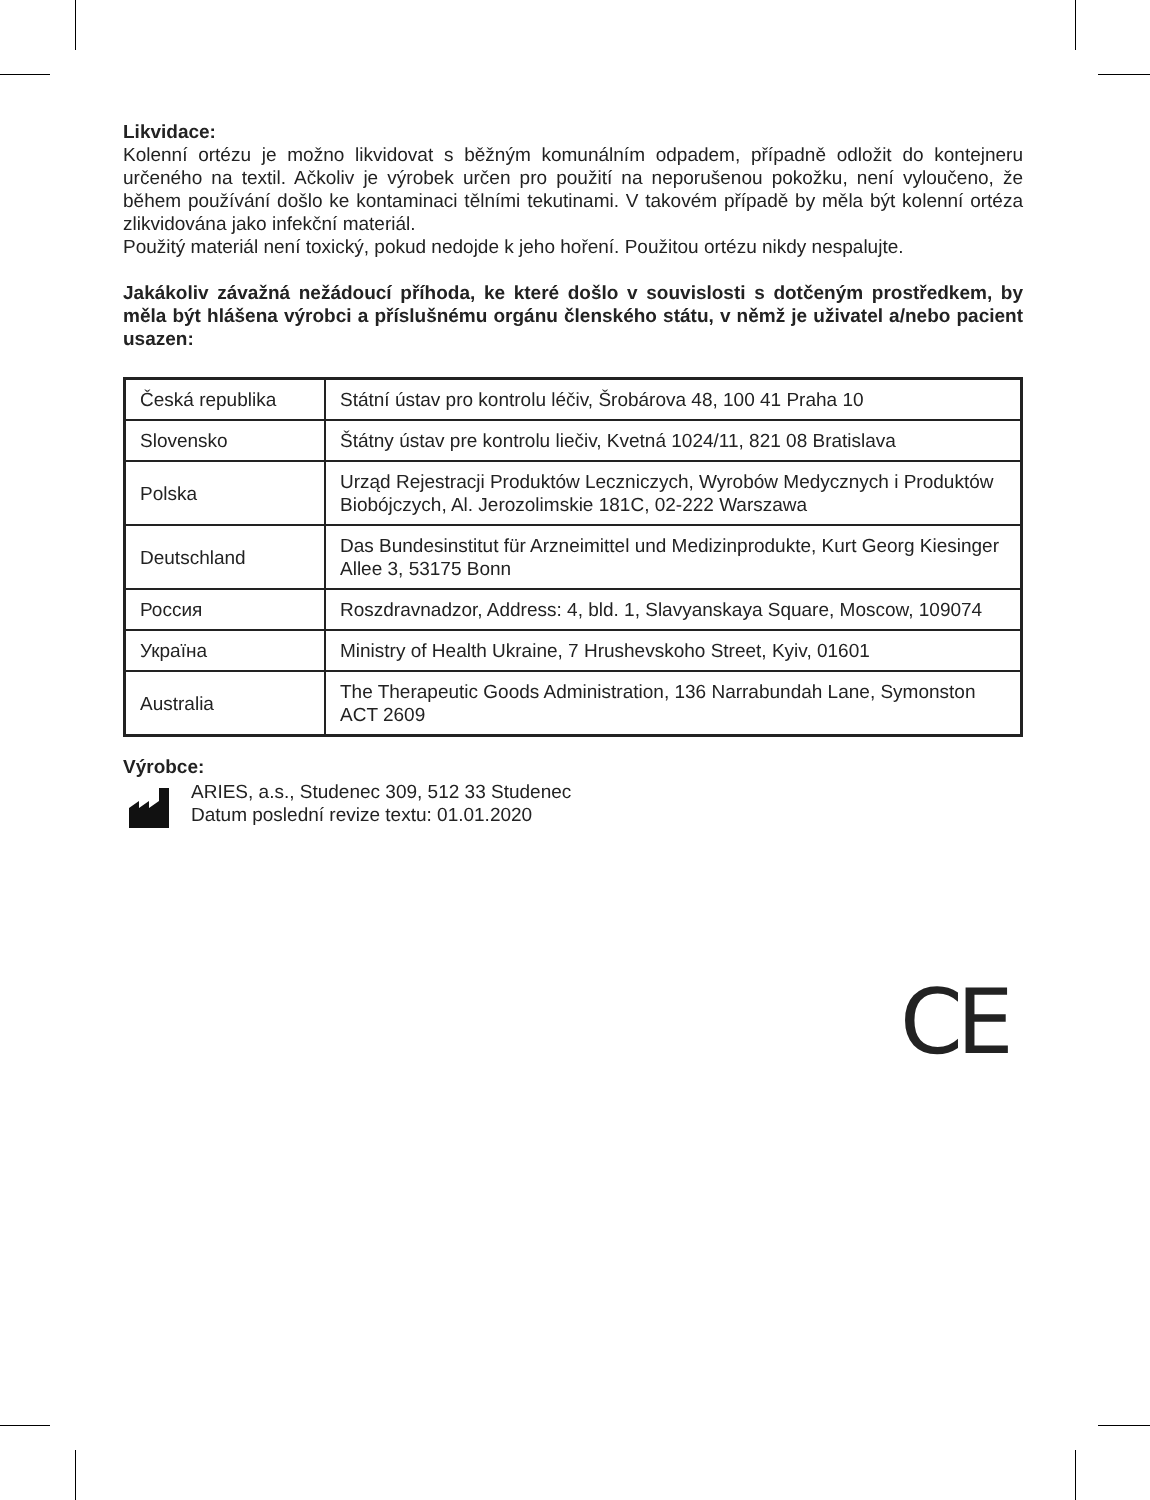Likvidace:
Kolenní ortézu je možno likvidovat s běžným komunálním odpadem, případně odložit do kontejneru určeného na textil. Ačkoliv je výrobek určen pro použití na neporušenou pokožku, není vyloučeno, že během používání došlo ke kontaminaci tělními tekutinami. V takovém případě by měla být kolenní ortéza zlikvidována jako infekční materiál.
Použitý materiál není toxický, pokud nedojde k jeho hoření. Použitou ortézu nikdy nespalujte.
Jakákoliv závažná nežádoucí příhoda, ke které došlo v souvislosti s dotčeným prostředkem, by měla být hlášena výrobci a příslušnému orgánu členského státu, v němž je uživatel a/nebo pacient usazen:
| Česká republika | Státní ústav pro kontrolu léčiv, Šrobárova 48, 100 41 Praha 10 |
| Slovensko | Štátny ústav pre kontrolu liečiv, Kvetná 1024/11, 821 08 Bratislava |
| Polska | Urząd Rejestracji Produktów Leczniczych, Wyrobów Medycznych i Produktów Biobójczych, Al. Jerozolimskie 181C, 02-222 Warszawa |
| Deutschland | Das Bundesinstitut für Arzneimittel und Medizinprodukte, Kurt Georg Kiesinger Allee 3, 53175 Bonn |
| Россия | Roszdravnadzor, Address: 4, bld. 1, Slavyanskaya Square, Moscow, 109074 |
| Україна | Ministry of Health Ukraine, 7 Hrushevskoho Street, Kyiv, 01601 |
| Australia | The Therapeutic Goods Administration, 136 Narrabundah Lane, Symonston ACT 2609 |
Výrobce:
ARIES, a.s., Studenec 309, 512 33 Studenec
Datum poslední revize textu: 01.01.2020
CE